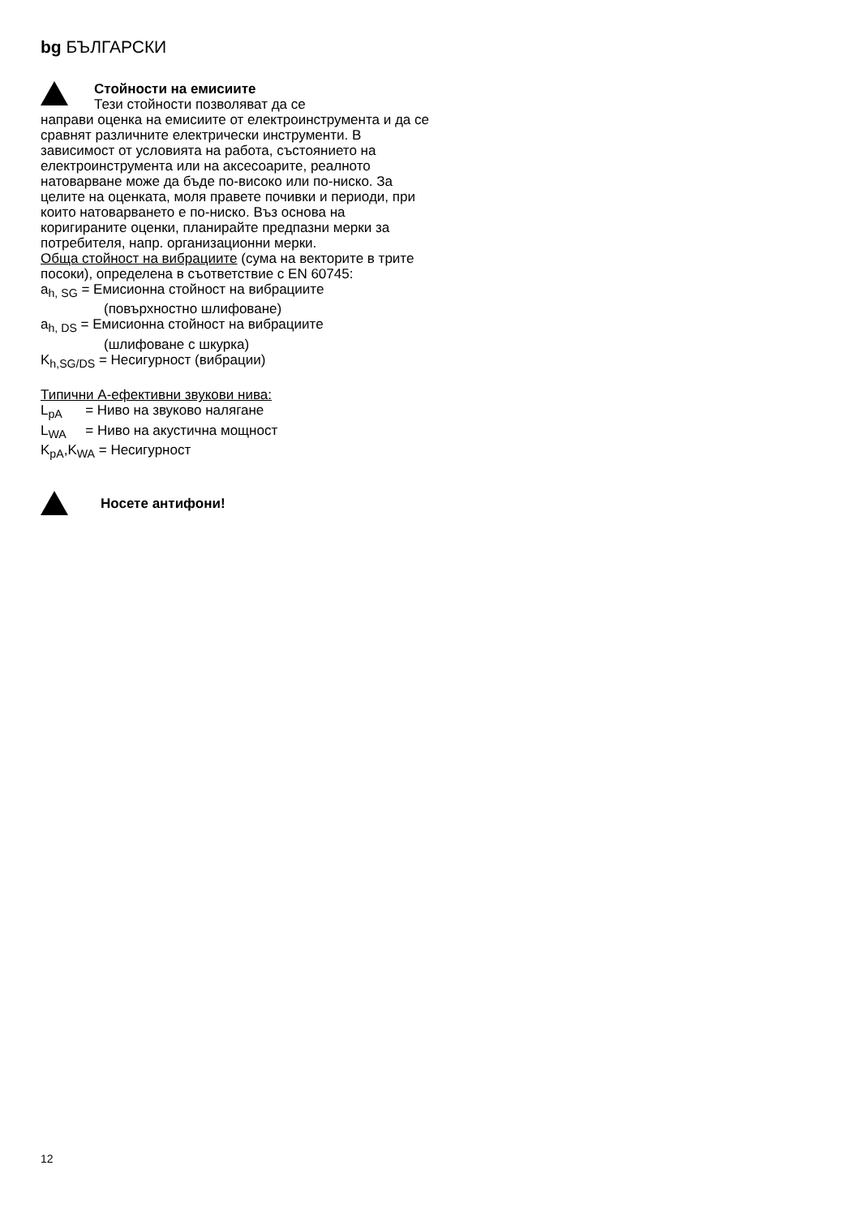bg БЪЛГАРСКИ
Стойности на емисиите
Тези стойности позволяват да се
направи оценка на емисиите от електроинструмента и да се сравнят различните електрически инструменти. В зависимост от условията на работа, състоянието на електроинструмента или на аксесоарите, реалното натоварване може да бъде по-високо или по-ниско. За целите на оценката, моля правете почивки и периоди, при които натоварването е по-ниско. Въз основа на коригираните оценки, планирайте предпазни мерки за потребителя, напр. организационни мерки.
Обща стойност на вибрациите (сума на векторите в трите посоки), определена в съответствие с EN 60745:
a<sub>h, SG</sub> = Емисионна стойност на вибрациите
(повърхностно шлифоване)
a<sub>h, DS</sub> = Емисионна стойност на вибрациите
(шлифоване с шкурка)
K<sub>h,SG/DS</sub> = Несигурност (вибрации)
Типични A-ефективни звукови нива:
L<sub>pA</sub> = Ниво на звуково налягане
L<sub>WA</sub> = Ниво на акустична мощност
K<sub>pA</sub>,K<sub>WA</sub> = Несигурност
Носете антифони!
12